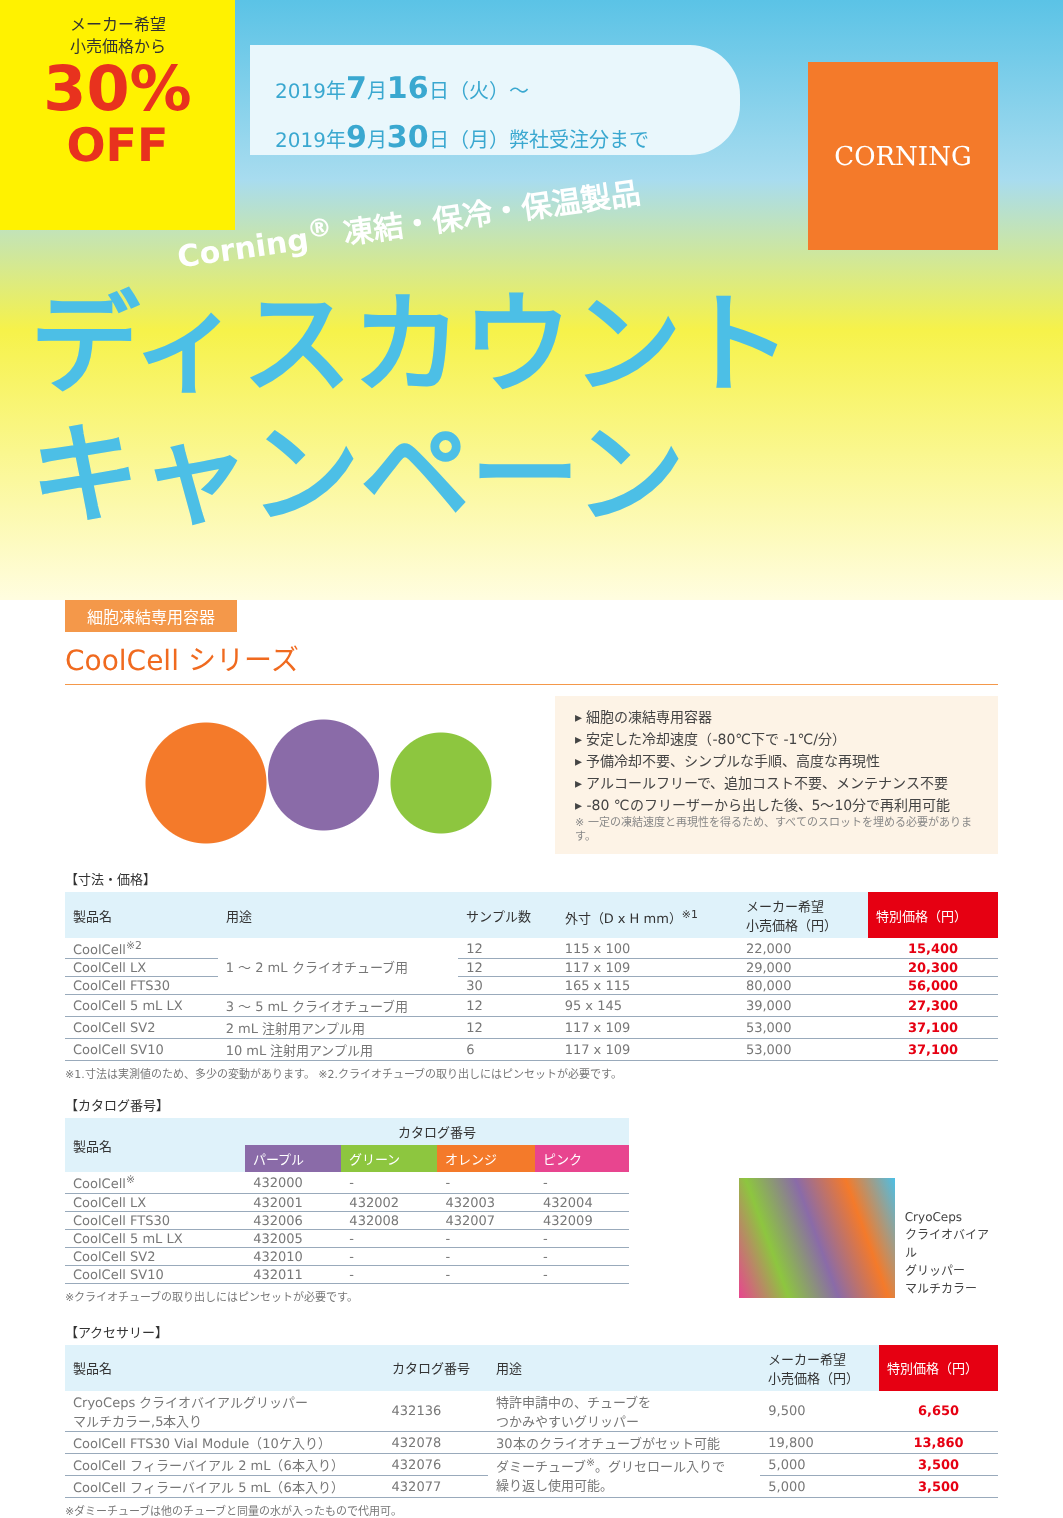メーカー希望
小売価格から
30%
OFF
2019年7月16日（火）～
2019年9月30日（月）弊社受注分まで
CORNING
Corning<sup>®</sup> 凍結・保冷・保温製品
ディスカウント
キャンペーン
細胞凍結専用容器
CoolCell シリーズ
▸ 細胞の凍結専用容器
▸ 安定した冷却速度（-80℃下で -1℃/分）
▸ 予備冷却不要、シンプルな手順、高度な再現性
▸ アルコールフリーで、追加コスト不要、メンテナンス不要
▸ -80 ℃のフリーザーから出した後、5～10分で再利用可能
※ 一定の凍結速度と再現性を得るため、すべてのスロットを埋める必要があります。
【寸法・価格】
| 製品名 | 用途 | サンプル数 | 外寸（D x H mm）<sup>※1</sup> | メーカー希望 小売価格（円） | 特別価格（円） |
| --- | --- | --- | --- | --- | --- |
| CoolCell<sup>※2</sup> | 1 ～ 2 mL クライオチューブ用 | 12 | 115 x 100 | 22,000 | 15,400 |
| CoolCell LX | | 12 | 117 x 109 | 29,000 | 20,300 |
| CoolCell FTS30 | | 30 | 165 x 115 | 80,000 | 56,000 |
| CoolCell 5 mL LX | 3 ～ 5 mL クライオチューブ用 | 12 | 95 x 145 | 39,000 | 27,300 |
| CoolCell SV2 | 2 mL 注射用アンプル用 | 12 | 117 x 109 | 53,000 | 37,100 |
| CoolCell SV10 | 10 mL 注射用アンプル用 | 6 | 117 x 109 | 53,000 | 37,100 |
※1.寸法は実測値のため、多少の変動があります。 ※2.クライオチューブの取り出しにはピンセットが必要です。
【カタログ番号】
| 製品名 | カタログ番号 | | | |
| --- | --- | --- | --- | --- |
| | パープル | グリーン | オレンジ | ピンク |
| CoolCell<sup>※</sup> | 432000 | - | - | - |
| CoolCell LX | 432001 | 432002 | 432003 | 432004 |
| CoolCell FTS30 | 432006 | 432008 | 432007 | 432009 |
| CoolCell 5 mL LX | 432005 | - | - | - |
| CoolCell SV2 | 432010 | - | - | - |
| CoolCell SV10 | 432011 | - | - | - |
※クライオチューブの取り出しにはピンセットが必要です。
CryoCeps
クライオバイアル
グリッパー
マルチカラー
【アクセサリー】
| 製品名 | カタログ番号 | 用途 | メーカー希望 小売価格（円） | 特別価格（円） |
| --- | --- | --- | --- | --- |
| CryoCeps クライオバイアルグリッパー マルチカラー,5本入り | 432136 | 特許申請中の、チューブを つかみやすいグリッパー | 9,500 | 6,650 |
| CoolCell FTS30 Vial Module（10ケ入り） | 432078 | 30本のクライオチューブがセット可能 | 19,800 | 13,860 |
| CoolCell フィラーバイアル 2 mL（6本入り） | 432076 | ダミーチューブ<sup>※</sup>。グリセロール入りで 繰り返し使用可能。 | 5,000 | 3,500 |
| CoolCell フィラーバイアル 5 mL（6本入り） | 432077 | | 5,000 | 3,500 |
※ダミーチューブは他のチューブと同量の水が入ったもので代用可。